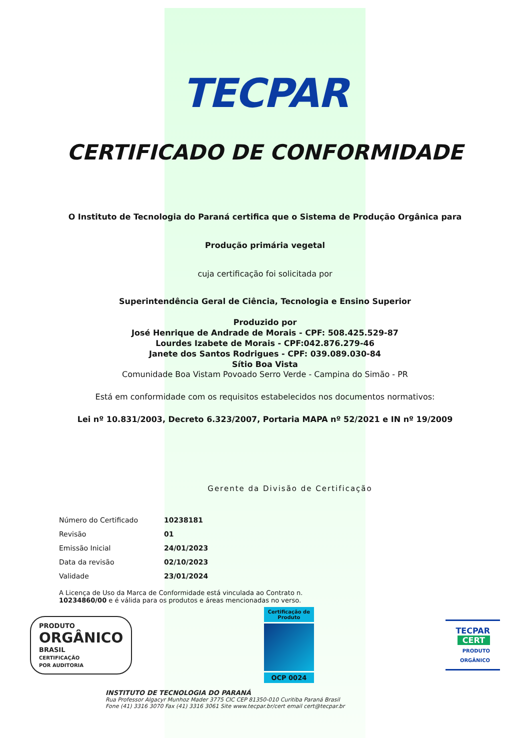TECPAR
CERTIFICADO DE CONFORMIDADE
O Instituto de Tecnologia do Paraná certifica que o Sistema de Produção Orgânica para
Produção primária vegetal
cuja certificação foi solicitada por
Superintendência Geral de Ciência, Tecnologia e Ensino Superior
Produzido por
José Henrique de Andrade de Morais - CPF: 508.425.529-87
Lourdes Izabete de Morais - CPF:042.876.279-46
Janete dos Santos Rodrigues - CPF: 039.089.030-84
Sítio Boa Vista
Comunidade Boa Vistam Povoado Serro Verde - Campina do Simão - PR
Está em conformidade com os requisitos estabelecidos nos documentos normativos:
Lei nº 10.831/2003, Decreto 6.323/2007, Portaria MAPA nº 52/2021 e IN nº 19/2009
Gerente da Divisão de Certificação
| Número do Certificado | 10238181 |
| Revisão | 01 |
| Emissão Inicial | 24/01/2023 |
| Data da revisão | 02/10/2023 |
| Validade | 23/01/2024 |
A Licença de Uso da Marca de Conformidade está vinculada ao Contrato n. 10234860/00 e é válida para os produtos e áreas mencionadas no verso.
PRODUTO
ORGÂNICO
BRASIL
CERTIFICAÇÃO
POR AUDITORIA
Certificação de Produto
OCP 0024
TECPAR
CERT
PRODUTO
ORGÂNICO
INSTITUTO DE TECNOLOGIA DO PARANÁ
Rua Professor Algacyr Munhoz Mader 3775 CIC CEP 81350-010 Curitiba Paraná Brasil
Fone (41) 3316 3070 Fax (41) 3316 3061 Site www.tecpar.br/cert email cert@tecpar.br